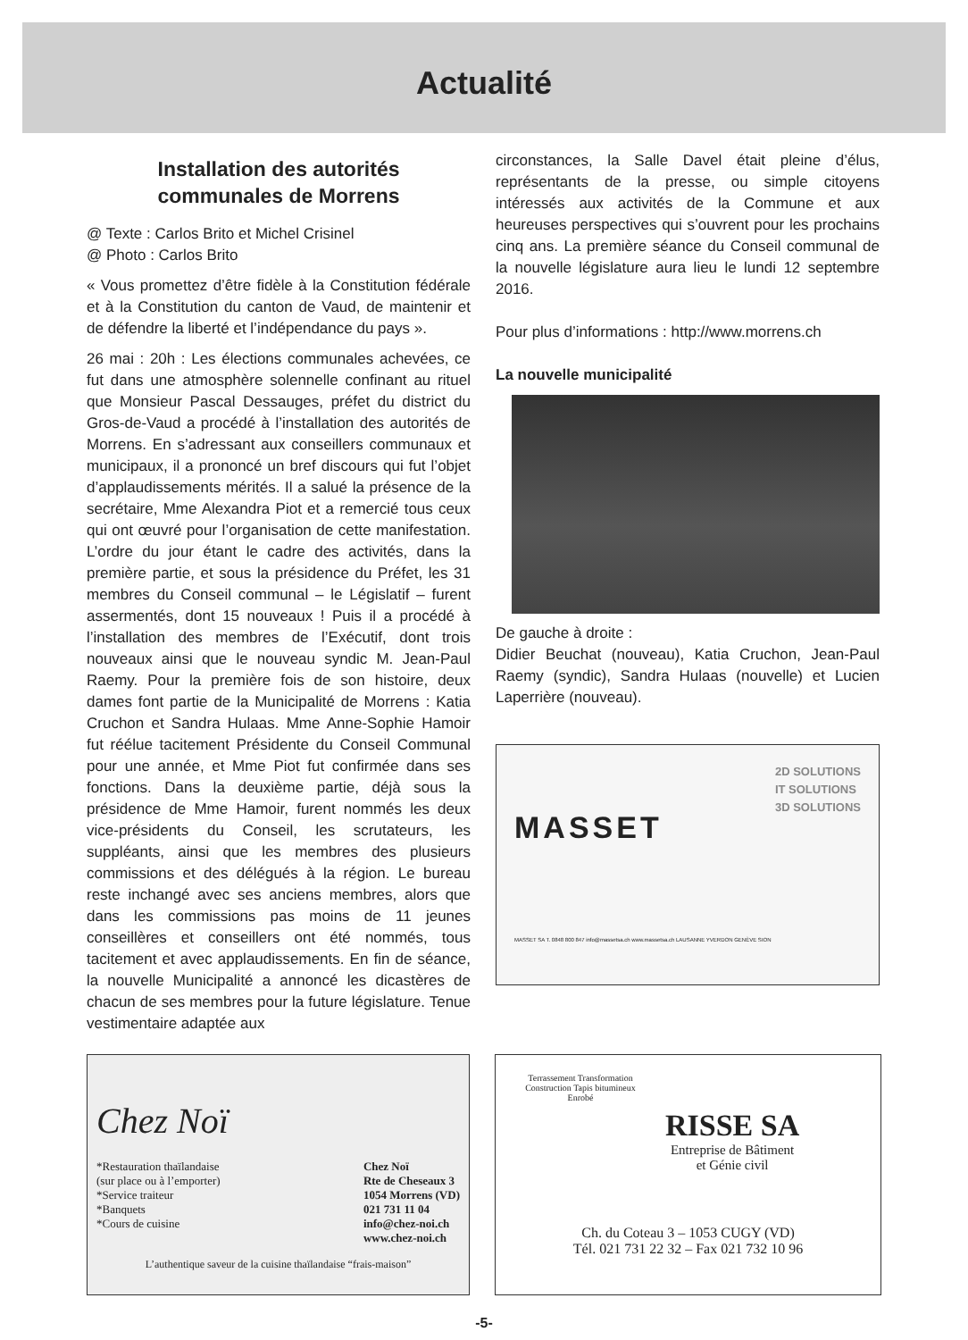Actualité
Installation des autorités
communales de Morrens
@ Texte : Carlos Brito et Michel Crisinel
@ Photo : Carlos Brito
« Vous promettez d’être fidèle à la Constitution fédérale et à la Constitution du canton de Vaud, de maintenir et de défendre la liberté et l’indépendance du pays ».
26 mai : 20h : Les élections communales achevées, ce fut dans une atmosphère solennelle confinant au rituel que Monsieur Pascal Dessauges, préfet du district du Gros-de-Vaud a procédé à l’installation des autorités de Morrens. En s’adressant aux conseillers communaux et municipaux, il a prononcé un bref discours qui fut l’objet d’applaudissements mérités. Il a salué la présence de la secrétaire, Mme Alexandra Piot et a remercié tous ceux qui ont œuvré pour l’organisation de cette manifestation. L’ordre du jour étant le cadre des activités, dans la première partie, et sous la présidence du Préfet, les 31 membres du Conseil communal – le Législatif – furent assermentés, dont 15 nouveaux ! Puis il a procédé à l’installation des membres de l’Exécutif, dont trois nouveaux ainsi que le nouveau syndic M. Jean-Paul Raemy. Pour la première fois de son histoire, deux dames font partie de la Municipalité de Morrens : Katia Cruchon et Sandra Hulaas. Mme Anne-Sophie Hamoir fut réélue tacitement Présidente du Conseil Communal pour une année, et Mme Piot fut confirmée dans ses fonctions. Dans la deuxième partie, déjà sous la présidence de Mme Hamoir, furent nommés les deux vice-présidents du Conseil, les scrutateurs, les suppléants, ainsi que les membres des plusieurs commissions et des délégués à la région. Le bureau reste inchangé avec ses anciens membres, alors que dans les commissions pas moins de 11 jeunes conseillères et conseillers ont été nommés, tous tacitement et avec applaudissements. En fin de séance, la nouvelle Municipalité a annoncé les dicastères de chacun de ses membres pour la future législature. Tenue vestimentaire adaptée aux
circonstances, la Salle Davel était pleine d’élus, représentants de la presse, ou simple citoyens intéressés aux activités de la Commune et aux heureuses perspectives qui s’ouvrent pour les prochains cinq ans. La première séance du Conseil communal de la nouvelle législature aura lieu le lundi 12 septembre 2016.
Pour plus d’informations : http://www.morrens.ch
La nouvelle municipalité
De gauche à droite :
Didier Beuchat (nouveau), Katia Cruchon, Jean-Paul Raemy (syndic), Sandra Hulaas (nouvelle) et Lucien Laperrière (nouveau).
MASSET
2D SOLUTIONS
IT SOLUTIONS
3D SOLUTIONS
MASSET SA T. 0848 800 847 info@massetsa.ch www.massetsa.ch LAUSANNE YVERDON GENÈVE SION
Chez Noï
*Restauration thaïlandaise
(sur place ou à l’emporter)
*Service traiteur
*Banquets
*Cours de cuisine
Chez Noï
Rte de Cheseaux 3
1054 Morrens (VD)
021 731 11 04
info@chez-noi.ch
www.chez-noi.ch
L’authentique saveur de la cuisine thaïlandaise “frais-maison”
Terrassement Transformation Construction Tapis bitumineux Enrobé
RISSE SA
Entreprise de Bâtiment
et Génie civil
Ch. du Coteau 3 – 1053 CUGY (VD)
Tél. 021 731 22 32 – Fax 021 732 10 96
-5-